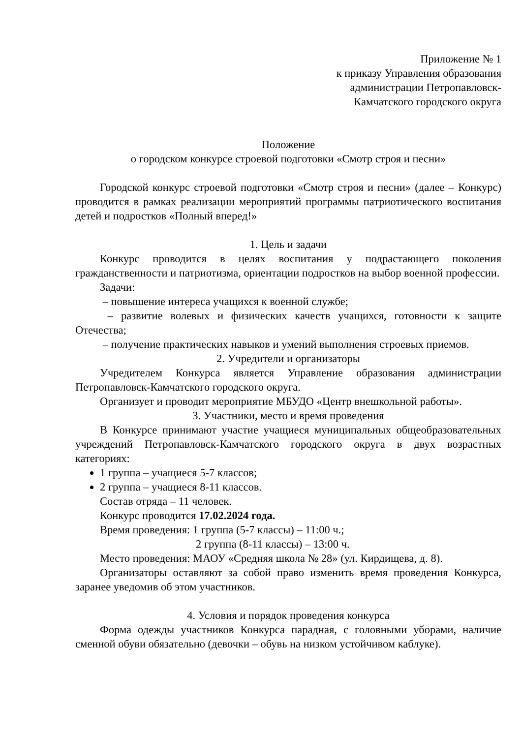Приложение № 1
к приказу Управления образования
администрации Петропавловск-
Камчатского городского округа
Положение
о городском конкурсе строевой подготовки «Смотр строя и песни»
Городской конкурс строевой подготовки «Смотр строя и песни» (далее – Конкурс) проводится в рамках реализации мероприятий программы патриотического воспитания детей и подростков «Полный вперед!»
1. Цель и задачи
Конкурс проводится в целях воспитания у подрастающего поколения гражданственности и патриотизма, ориентации подростков на выбор военной профессии.
Задачи:
– повышение интереса учащихся к военной службе;
– развитие волевых и физических качеств учащихся, готовности к защите Отечества;
– получение практических навыков и умений выполнения строевых приемов.
2. Учредители и организаторы
Учредителем Конкурса является Управление образования администрации Петропавловск-Камчатского городского округа.
Организует и проводит мероприятие МБУДО «Центр внешкольной работы».
3. Участники, место и время проведения
В Конкурсе принимают участие учащиеся муниципальных общеобразовательных учреждений Петропавловск-Камчатского городского округа в двух возрастных категориях:
1 группа – учащиеся 5-7 классов;
2 группа – учащиеся 8-11 классов.
Состав отряда – 11 человек.
Конкурс проводится 17.02.2024 года.
Время проведения: 1 группа (5-7 классы) – 11:00 ч.;
2 группа (8-11 классы) – 13:00 ч.
Место проведения: МАОУ «Средняя школа № 28» (ул. Кирдищева, д. 8).
Организаторы оставляют за собой право изменить время проведения Конкурса, заранее уведомив об этом участников.
4. Условия и порядок проведения конкурса
Форма одежды участников Конкурса парадная, с головными уборами, наличие сменной обуви обязательно (девочки – обувь на низком устойчивом каблуке).